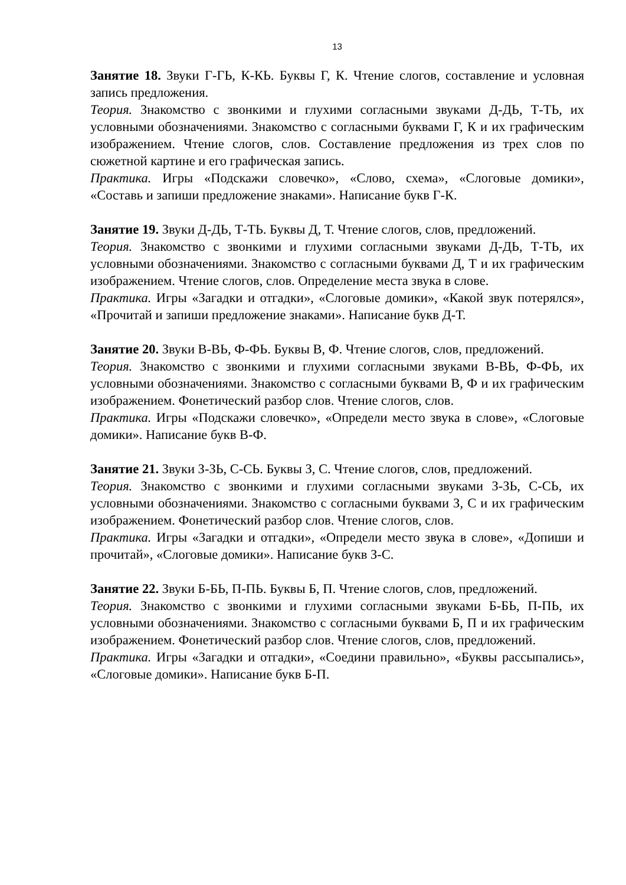13
Занятие 18. Звуки Г-ГЬ, К-КЬ. Буквы Г, К. Чтение слогов, составление и условная запись предложения.
Теория. Знакомство с звонкими и глухими согласными звуками Д-ДЬ, Т-ТЬ, их условными обозначениями. Знакомство с согласными буквами Г, К и их графическим изображением. Чтение слогов, слов. Составление предложения из трех слов по сюжетной картине и его графическая запись.
Практика. Игры «Подскажи словечко», «Слово, схема», «Слоговые домики», «Составь и запиши предложение знаками». Написание букв Г-К.
Занятие 19. Звуки Д-ДЬ, Т-ТЬ. Буквы Д, Т. Чтение слогов, слов, предложений.
Теория. Знакомство с звонкими и глухими согласными звуками Д-ДЬ, Т-ТЬ, их условными обозначениями. Знакомство с согласными буквами Д, Т и их графическим изображением. Чтение слогов, слов. Определение места звука в слове.
Практика. Игры «Загадки и отгадки», «Слоговые домики», «Какой звук потерялся», «Прочитай и запиши предложение знаками». Написание букв Д-Т.
Занятие 20. Звуки В-ВЬ, Ф-ФЬ. Буквы В, Ф. Чтение слогов, слов, предложений.
Теория. Знакомство с звонкими и глухими согласными звуками В-ВЬ, Ф-ФЬ, их условными обозначениями. Знакомство с согласными буквами В, Ф и их графическим изображением. Фонетический разбор слов. Чтение слогов, слов.
Практика. Игры «Подскажи словечко», «Определи место звука в слове», «Слоговые домики». Написание букв В-Ф.
Занятие 21. Звуки З-ЗЬ, С-СЬ. Буквы З, С. Чтение слогов, слов, предложений.
Теория. Знакомство с звонкими и глухими согласными звуками З-ЗЬ, С-СЬ, их условными обозначениями. Знакомство с согласными буквами З, С и их графическим изображением. Фонетический разбор слов. Чтение слогов, слов.
Практика. Игры «Загадки и отгадки», «Определи место звука в слове», «Допиши и прочитай», «Слоговые домики». Написание букв З-С.
Занятие 22. Звуки Б-БЬ, П-ПЬ. Буквы Б, П. Чтение слогов, слов, предложений.
Теория. Знакомство с звонкими и глухими согласными звуками Б-БЬ, П-ПЬ, их условными обозначениями. Знакомство с согласными буквами Б, П и их графическим изображением. Фонетический разбор слов. Чтение слогов, слов, предложений.
Практика. Игры «Загадки и отгадки», «Соедини правильно», «Буквы рассыпались», «Слоговые домики». Написание букв Б-П.